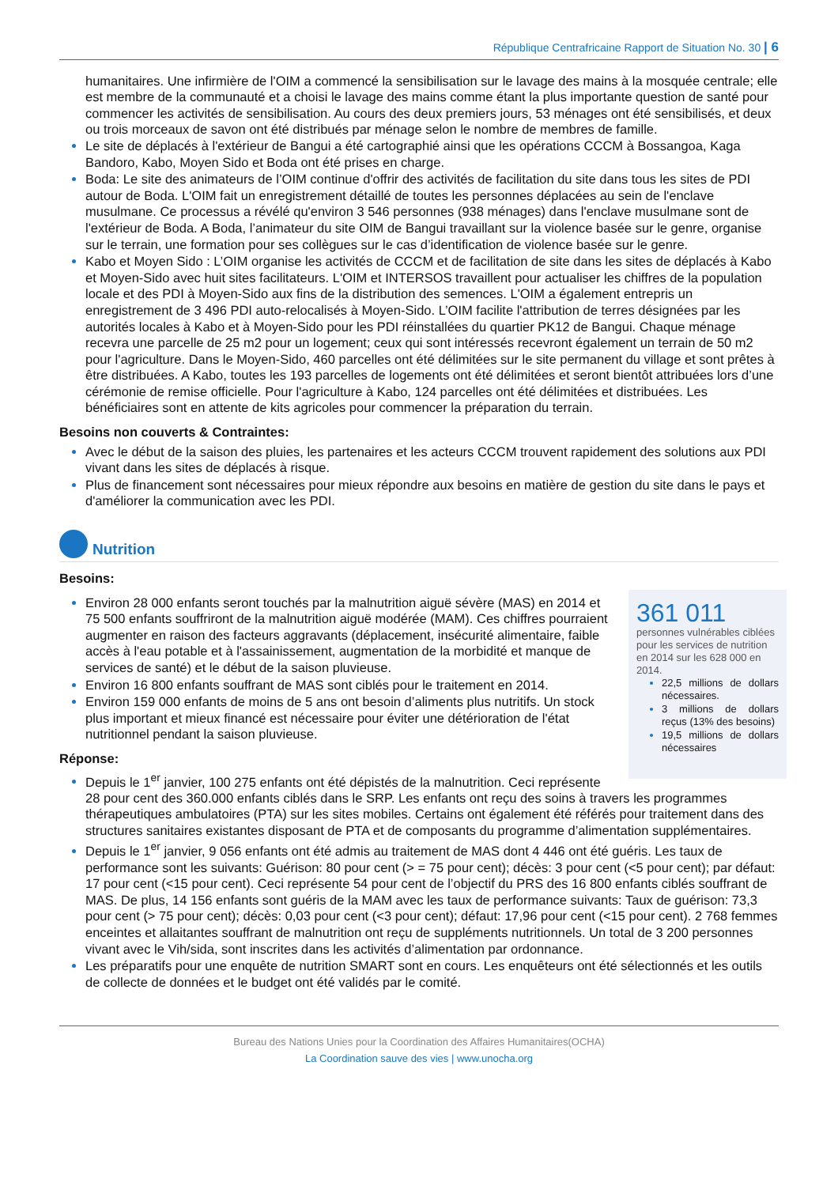République Centrafricaine Rapport de Situation No. 30 | 6
humanitaires. Une infirmière de l'OIM a commencé la sensibilisation sur le lavage des mains à la mosquée centrale; elle est membre de la communauté et a choisi le lavage des mains comme étant la plus importante question de santé pour commencer les activités de sensibilisation. Au cours des deux premiers jours, 53 ménages ont été sensibilisés, et deux ou trois morceaux de savon ont été distribués par ménage selon le nombre de membres de famille.
Le site de déplacés à l'extérieur de Bangui a été cartographié ainsi que les opérations CCCM à Bossangoa, Kaga Bandoro, Kabo, Moyen Sido et Boda ont été prises en charge.
Boda: Le site des animateurs de l’OIM continue d'offrir des activités de facilitation du site dans tous les sites de PDI autour de Boda. L'OIM fait un enregistrement détaillé de toutes les personnes déplacées au sein de l'enclave musulmane. Ce processus a révélé qu'environ 3 546 personnes (938 ménages) dans l'enclave musulmane sont de l'extérieur de Boda. A Boda, l’animateur du site OIM de Bangui travaillant sur la violence basée sur le genre, organise sur le terrain, une formation pour ses collègues sur le cas d’identification de violence basée sur le genre.
Kabo et Moyen Sido : L’OIM organise les activités de CCCM et de facilitation de site dans les sites de déplacés à Kabo et Moyen-Sido avec huit sites facilitateurs. L'OIM et INTERSOS travaillent pour actualiser les chiffres de la population locale et des PDI à Moyen-Sido aux fins de la distribution des semences. L'OIM a également entrepris un enregistrement de 3 496 PDI auto-relocalisés à Moyen-Sido. L’OIM facilite l'attribution de terres désignées par les autorités locales à Kabo et à Moyen-Sido pour les PDI réinstallées du quartier PK12 de Bangui. Chaque ménage recevra une parcelle de 25 m2 pour un logement; ceux qui sont intéressés recevront également un terrain de 50 m2 pour l'agriculture. Dans le Moyen-Sido, 460 parcelles ont été délimitées sur le site permanent du village et sont prêtes à être distribuées. A Kabo, toutes les 193 parcelles de logements ont été délimitées et seront bientôt attribuées lors d’une cérémonie de remise officielle. Pour l'agriculture à Kabo, 124 parcelles ont été délimitées et distribuées. Les bénéficiaires sont en attente de kits agricoles pour commencer la préparation du terrain.
Besoins non couverts & Contraintes:
Avec le début de la saison des pluies, les partenaires et les acteurs CCCM trouvent rapidement des solutions aux PDI vivant dans les sites de déplacés à risque.
Plus de financement sont nécessaires pour mieux répondre aux besoins en matière de gestion du site dans le pays et d'améliorer la communication avec les PDI.
Nutrition
Besoins:
361 011
personnes vulnérables ciblées pour les services de nutrition en 2014 sur les 628 000 en 2014.
22,5 millions de dollars nécessaires.
3 millions de dollars reçus (13% des besoins)
19,5 millions de dollars nécessaires
Environ 28 000 enfants seront touchés par la malnutrition aiguë sévère (MAS) en 2014 et 75 500 enfants souffriront de la malnutrition aiguë modérée (MAM). Ces chiffres pourraient augmenter en raison des facteurs aggravants (déplacement, insécurité alimentaire, faible accès à l'eau potable et à l'assainissement, augmentation de la morbidité et manque de services de santé) et le début de la saison pluvieuse.
Environ 16 800 enfants souffrant de MAS sont ciblés pour le traitement en 2014.
Environ 159 000 enfants de moins de 5 ans ont besoin d’aliments plus nutritifs. Un stock plus important et mieux financé est nécessaire pour éviter une détérioration de l'état nutritionnel pendant la saison pluvieuse.
Réponse:
Depuis le 1<sup>er</sup> janvier, 100 275 enfants ont été dépistés de la malnutrition. Ceci représente 28 pour cent des 360.000 enfants ciblés dans le SRP. Les enfants ont reçu des soins à travers les programmes thérapeutiques ambulatoires (PTA) sur les sites mobiles. Certains ont également été référés pour traitement dans des structures sanitaires existantes disposant de PTA et de composants du programme d’alimentation supplémentaires.
Depuis le 1<sup>er</sup> janvier, 9 056 enfants ont été admis au traitement de MAS dont 4 446 ont été guéris. Les taux de performance sont les suivants: Guérison: 80 pour cent (> = 75 pour cent); décès: 3 pour cent (<5 pour cent); par défaut: 17 pour cent (<15 pour cent). Ceci représente 54 pour cent de l’objectif du PRS des 16 800 enfants ciblés souffrant de MAS. De plus, 14 156 enfants sont guéris de la MAM avec les taux de performance suivants: Taux de guérison: 73,3 pour cent (> 75 pour cent); décès: 0,03 pour cent (<3 pour cent); défaut: 17,96 pour cent (<15 pour cent). 2 768 femmes enceintes et allaitantes souffrant de malnutrition ont reçu de suppléments nutritionnels. Un total de 3 200 personnes vivant avec le Vih/sida, sont inscrites dans les activités d’alimentation par ordonnance.
Les préparatifs pour une enquête de nutrition SMART sont en cours. Les enquêteurs ont été sélectionnés et les outils de collecte de données et le budget ont été validés par le comité.
Bureau des Nations Unies pour la Coordination des Affaires Humanitaires(OCHA)
La Coordination sauve des vies | www.unocha.org